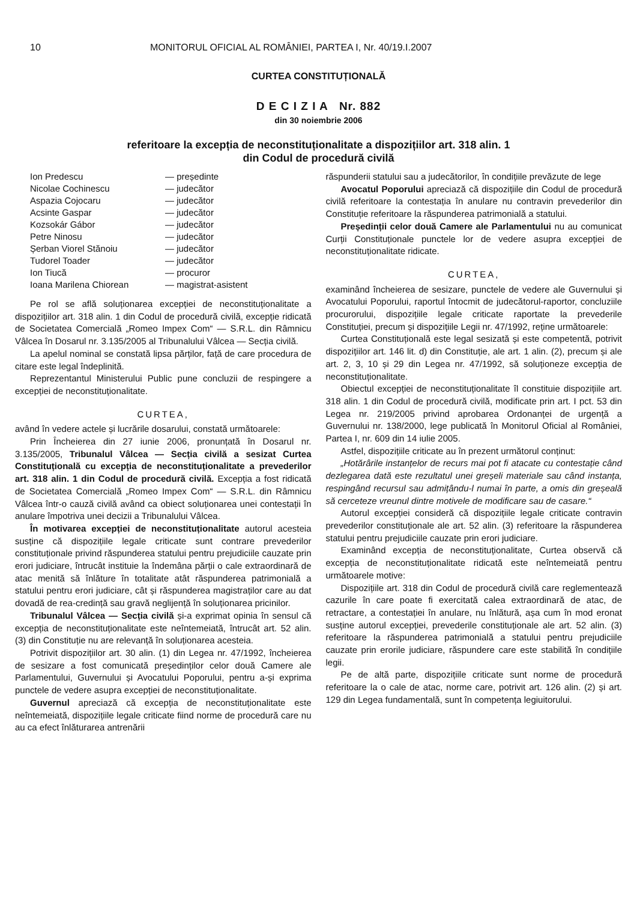10 MONITORUL OFICIAL AL ROMÂNIEI, PARTEA I, Nr. 40/19.I.2007
CURTEA CONSTITUȚIONALĂ
D E C I Z I A Nr. 882
din 30 noiembrie 2006
referitoare la excepția de neconstituționalitate a dispozițiilor art. 318 alin. 1
din Codul de procedură civilă
| Ion Predescu | — președinte |
| Nicolae Cochinescu | — judecător |
| Aspazia Cojocaru | — judecător |
| Acsinte Gaspar | — judecător |
| Kozsokár Gábor | — judecător |
| Petre Ninosu | — judecător |
| Șerban Viorel Stănoiu | — judecător |
| Tudorel Toader | — judecător |
| Ion Tiucă | — procuror |
| Ioana Marilena Chiorean | — magistrat-asistent |
Pe rol se află soluționarea excepției de neconstituționalitate a dispozițiilor art. 318 alin. 1 din Codul de procedură civilă, excepție ridicată de Societatea Comercială „Romeo Impex Com“ — S.R.L. din Râmnicu Vâlcea în Dosarul nr. 3.135/2005 al Tribunalului Vâlcea — Secția civilă.
La apelul nominal se constată lipsa părților, față de care procedura de citare este legal îndeplinită.
Reprezentantul Ministerului Public pune concluzii de respingere a excepției de neconstituționalitate.
CURTEA,
având în vedere actele și lucrările dosarului, constată următoarele:
Prin Încheierea din 27 iunie 2006, pronunțată în Dosarul nr. 3.135/2005, Tribunalul Vâlcea — Secția civilă a sesizat Curtea Constituțională cu excepția de neconstituționalitate a prevederilor art. 318 alin. 1 din Codul de procedură civilă. Excepția a fost ridicată de Societatea Comercială „Romeo Impex Com“ — S.R.L. din Râmnicu Vâlcea într-o cauză civilă având ca obiect soluționarea unei contestații în anulare împotriva unei decizii a Tribunalului Vâlcea.
În motivarea excepției de neconstituționalitate autorul acesteia susține că dispozițiile legale criticate sunt contrare prevederilor constituționale privind răspunderea statului pentru prejudiciile cauzate prin erori judiciare, întrucât instituie la îndemâna părții o cale extraordinară de atac menită să înlăture în totalitate atât răspunderea patrimonială a statului pentru erori judiciare, cât și răspunderea magistraților care au dat dovadă de rea-credință sau gravă neglijență în soluționarea pricinilor.
Tribunalul Vâlcea — Secția civilă și-a exprimat opinia în sensul că excepția de neconstituționalitate este neîntemeiată, întrucât art. 52 alin. (3) din Constituție nu are relevanță în soluționarea acesteia.
Potrivit dispozițiilor art. 30 alin. (1) din Legea nr. 47/1992, încheierea de sesizare a fost comunicată președinților celor două Camere ale Parlamentului, Guvernului și Avocatului Poporului, pentru a-și exprima punctele de vedere asupra excepției de neconstituționalitate.
Guvernul apreciază că excepția de neconstituționalitate este neîntemeiată, dispozițiile legale criticate fiind norme de procedură care nu au ca efect înlăturarea antrenării
răspunderii statului sau a judecătorilor, în condițiile prevăzute de lege
Avocatul Poporului apreciază că dispozițiile din Codul de procedură civilă referitoare la contestația în anulare nu contravin prevederilor din Constituție referitoare la răspunderea patrimonială a statului.
Președinții celor două Camere ale Parlamentului nu au comunicat Curții Constituționale punctele lor de vedere asupra excepției de neconstituționalitate ridicate.
CURTEA,
examinând încheierea de sesizare, punctele de vedere ale Guvernului și Avocatului Poporului, raportul întocmit de judecătorul-raportor, concluziile procurorului, dispozițiile legale criticate raportate la prevederile Constituției, precum și dispozițiile Legii nr. 47/1992, reține următoarele:
Curtea Constituțională este legal sesizată și este competentă, potrivit dispozițiilor art. 146 lit. d) din Constituție, ale art. 1 alin. (2), precum și ale art. 2, 3, 10 și 29 din Legea nr. 47/1992, să soluționeze excepția de neconstituționalitate.
Obiectul excepției de neconstituționalitate îl constituie dispozițiile art. 318 alin. 1 din Codul de procedură civilă, modificate prin art. I pct. 53 din Legea nr. 219/2005 privind aprobarea Ordonanței de urgență a Guvernului nr. 138/2000, lege publicată în Monitorul Oficial al României, Partea I, nr. 609 din 14 iulie 2005.
Astfel, dispozițiile criticate au în prezent următorul conținut:
„Hotărârile instanțelor de recurs mai pot fi atacate cu contestație când dezlegarea dată este rezultatul unei greșeli materiale sau când instanța, respingând recursul sau admițându-l numai în parte, a omis din greșeală să cerceteze vreunul dintre motivele de modificare sau de casare.“
Autorul excepției consideră că dispozițiile legale criticate contravin prevederilor constituționale ale art. 52 alin. (3) referitoare la răspunderea statului pentru prejudiciile cauzate prin erori judiciare.
Examinând excepția de neconstituționalitate, Curtea observă că excepția de neconstituționalitate ridicată este neîntemeiată pentru următoarele motive:
Dispozițiile art. 318 din Codul de procedură civilă care reglementează cazurile în care poate fi exercitată calea extraordinară de atac, de retractare, a contestației în anulare, nu înlătură, așa cum în mod eronat susține autorul excepției, prevederile constituționale ale art. 52 alin. (3) referitoare la răspunderea patrimonială a statului pentru prejudiciile cauzate prin erorile judiciare, răspundere care este stabilită în condițiile legii.
Pe de altă parte, dispozițiile criticate sunt norme de procedură referitoare la o cale de atac, norme care, potrivit art. 126 alin. (2) și art. 129 din Legea fundamentală, sunt în competența legiuitorului.